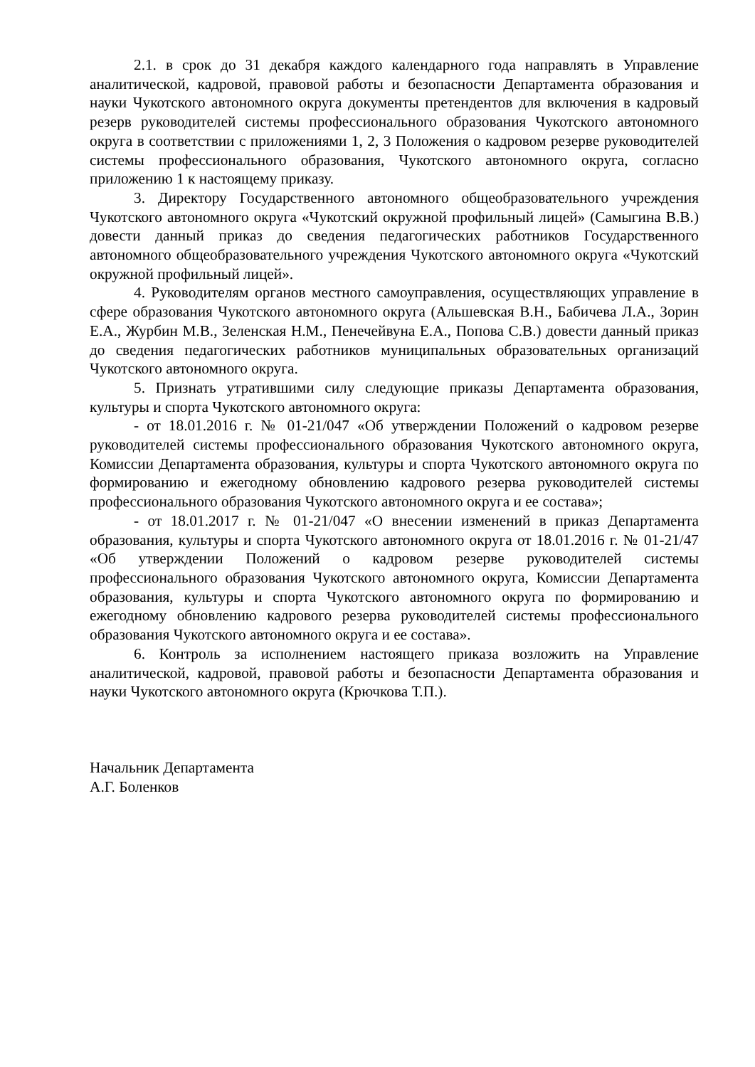2.1. в срок до 31 декабря каждого календарного года направлять в Управление аналитической, кадровой, правовой работы и безопасности Департамента образования и науки Чукотского автономного округа документы претендентов для включения в кадровый резерв руководителей системы профессионального образования Чукотского автономного округа в соответствии с приложениями 1, 2, 3 Положения о кадровом резерве руководителей системы профессионального образования, Чукотского автономного округа, согласно приложению 1 к настоящему приказу.
3. Директору Государственного автономного общеобразовательного учреждения Чукотского автономного округа «Чукотский окружной профильный лицей» (Самыгина В.В.) довести данный приказ до сведения педагогических работников Государственного автономного общеобразовательного учреждения Чукотского автономного округа «Чукотский окружной профильный лицей».
4. Руководителям органов местного самоуправления, осуществляющих управление в сфере образования Чукотского автономного округа (Альшевская В.Н., Бабичева Л.А., Зорин Е.А., Журбин М.В., Зеленская Н.М., Пенечейвуна Е.А., Попова С.В.) довести данный приказ до сведения педагогических работников муниципальных образовательных организаций Чукотского автономного округа.
5. Признать утратившими силу следующие приказы Департамента образования, культуры и спорта Чукотского автономного округа:
- от 18.01.2016 г. № 01-21/047 «Об утверждении Положений о кадровом резерве руководителей системы профессионального образования Чукотского автономного округа, Комиссии Департамента образования, культуры и спорта Чукотского автономного округа по формированию и ежегодному обновлению кадрового резерва руководителей системы профессионального образования Чукотского автономного округа и ее состава»;
- от 18.01.2017 г. № 01-21/047 «О внесении изменений в приказ Департамента образования, культуры и спорта Чукотского автономного округа от 18.01.2016 г. № 01-21/47 «Об утверждении Положений о кадровом резерве руководителей системы профессионального образования Чукотского автономного округа, Комиссии Департамента образования, культуры и спорта Чукотского автономного округа по формированию и ежегодному обновлению кадрового резерва руководителей системы профессионального образования Чукотского автономного округа и ее состава».
6. Контроль за исполнением настоящего приказа возложить на Управление аналитической, кадровой, правовой работы и безопасности Департамента образования и науки Чукотского автономного округа (Крючкова Т.П.).
Начальник Департамента
А.Г. Боленков